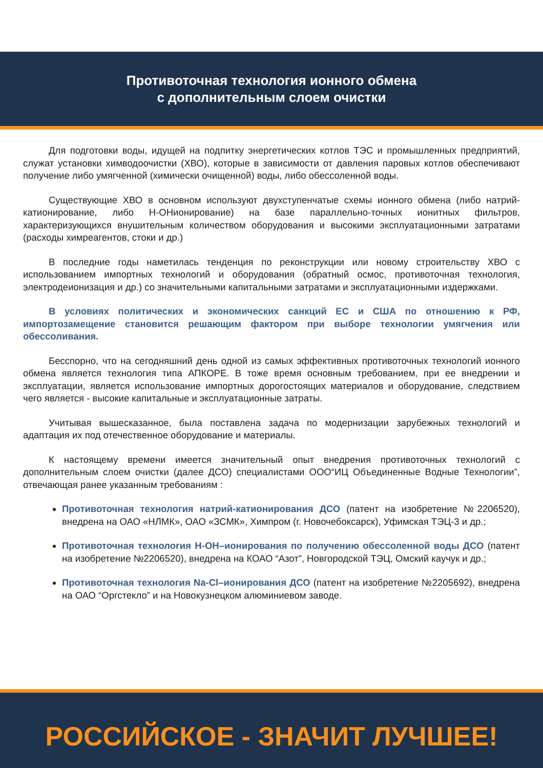Противоточная технология ионного обмена
с дополнительным слоем очистки
Для подготовки воды, идущей на подпитку энергетических котлов ТЭС и промышленных предприятий, служат установки химводоочистки (ХВО), которые в зависимости от давления паровых котлов обеспечивают получение либо умягченной (химически очищенной) воды, либо обессоленной воды.
Существующие ХВО в основном используют двухступенчатые схемы ионного обмена (либо натрий-катионирование, либо Н-ОНионирование) на базе параллельно-точных ионитных фильтров, характеризующихся внушительным количеством оборудования и высокими эксплуатационными затратами (расходы химреагентов, стоки и др.)
В последние годы наметилась тенденция по реконструкции или новому строительству ХВО с использованием импортных технологий и оборудования (обратный осмос, противоточная технология, электродеионизация и др.) со значительными капитальными затратами и эксплуатационными издержками.
В условиях политических и экономических санкций ЕС и США по отношению к РФ, импортозамещение становится решающим фактором при выборе технологии умягчения или обессоливания.
Бесспорно, что на сегодняшний день одной из самых эффективных противоточных технологий ионного обмена является технология типа АПКОРЕ. В тоже время основным требованием, при ее внедрении и эксплуатации, является использование импортных дорогостоящих материалов и оборудование, следствием чего является - высокие капитальные и эксплуатационные затраты.
Учитывая вышесказанное, была поставлена задача по модернизации зарубежных технологий и адаптация их под отечественное оборудование и материалы.
К настоящему времени имеется значительный опыт внедрения противоточных технологий с дополнительным слоем очистки (далее ДСО) специалистами ООО“ИЦ Объединенные Водные Технологии”, отвечающая ранее указанным требованиям :
Противоточная технология натрий-катионирования ДСО (патент на изобретение №2206520), внедрена на ОАО «НЛМК», ОАО «ЗСМК», Химпром (г. Новочебоксарск), Уфимская ТЭЦ-3 и др.;
Противоточная технология Н-ОН–ионирования по получению обессоленной воды ДСО (патент на изобретение №2206520), внедрена на КОАО “Азот”, Новгородской ТЭЦ, Омский каучук и др.;
Противоточная технология Na-Cl–ионирования ДСО (патент на изобретение №2205692), внедрена на ОАО “Оргстекло” и на Новокузнецком алюминиевом заводе.
РОССИЙСКОЕ - ЗНАЧИТ ЛУЧШЕЕ!